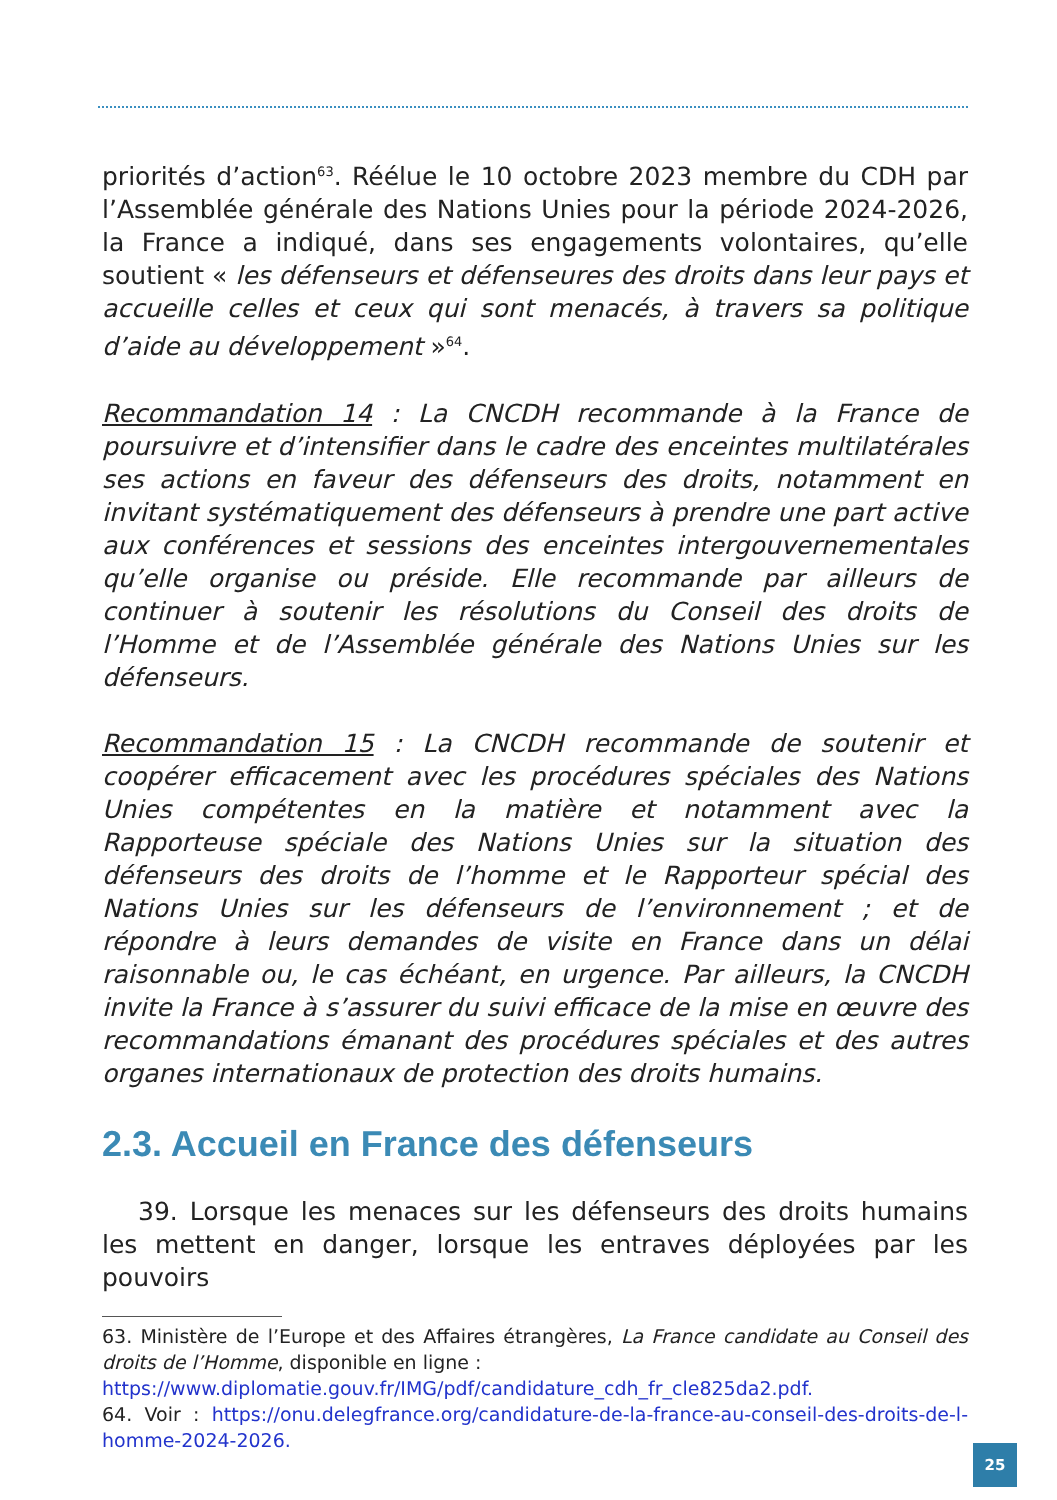priorités d’action<sup>63</sup>. Réélue le 10 octobre 2023 membre du CDH par l’Assemblée générale des Nations Unies pour la période 2024-2026, la France a indiqué, dans ses engagements volontaires, qu’elle soutient « les défenseurs et défenseures des droits dans leur pays et accueille celles et ceux qui sont menacés, à travers sa politique d’aide au développement »<sup>64</sup>.
Recommandation 14 : La CNCDH recommande à la France de poursuivre et d’intensifier dans le cadre des enceintes multilatérales ses actions en faveur des défenseurs des droits, notamment en invitant systématiquement des défenseurs à prendre une part active aux conférences et sessions des enceintes intergouvernementales qu’elle organise ou préside. Elle recommande par ailleurs de continuer à soutenir les résolutions du Conseil des droits de l’Homme et de l’Assemblée générale des Nations Unies sur les défenseurs.
Recommandation 15 : La CNCDH recommande de soutenir et coopérer efficacement avec les procédures spéciales des Nations Unies compétentes en la matière et notamment avec la Rapporteuse spéciale des Nations Unies sur la situation des défenseurs des droits de l’homme et le Rapporteur spécial des Nations Unies sur les défenseurs de l’environnement ; et de répondre à leurs demandes de visite en France dans un délai raisonnable ou, le cas échéant, en urgence. Par ailleurs, la CNCDH invite la France à s’assurer du suivi efficace de la mise en œuvre des recommandations émanant des procédures spéciales et des autres organes internationaux de protection des droits humains.
2.3. Accueil en France des défenseurs
39. Lorsque les menaces sur les défenseurs des droits humains les mettent en danger, lorsque les entraves déployées par les pouvoirs
63. Ministère de l’Europe et des Affaires étrangères, La France candidate au Conseil des droits de l’Homme, disponible en ligne :
https://www.diplomatie.gouv.fr/IMG/pdf/candidature_cdh_fr_cle825da2.pdf.
64. Voir : https://onu.delegfrance.org/candidature-de-la-france-au-conseil-des-droits-de-l-homme-2024-2026.
25